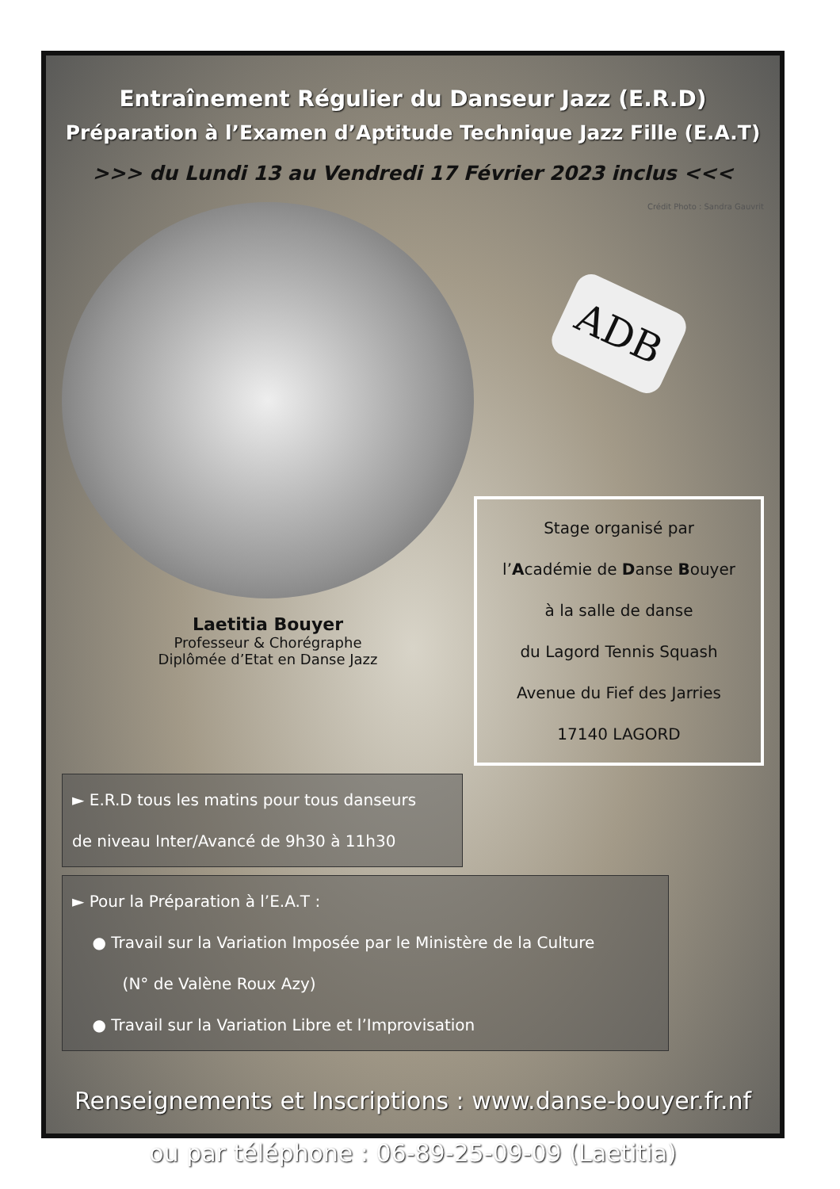Entraînement Régulier du Danseur Jazz (E.R.D)
Préparation à l’Examen d’Aptitude Technique Jazz Fille (E.A.T)
>>> du Lundi 13 au Vendredi 17 Février 2023 inclus <<<
Laetitia Bouyer
Professeur & Chorégraphe
Diplômée d’Etat en Danse Jazz
Crédit Photo : Sandra Gauvrit
ADB
Stage organisé par
l’Académie de Danse Bouyer
à la salle de danse
du Lagord Tennis Squash
Avenue du Fief des Jarries
17140 LAGORD
► E.R.D tous les matins pour tous danseurs
de niveau Inter/Avancé de 9h30 à 11h30
► Pour la Préparation à l’E.A.T :
● Travail sur la Variation Imposée par le Ministère de la Culture
(N° de Valène Roux Azy)
● Travail sur la Variation Libre et l’Improvisation
Renseignements et Inscriptions : www.danse-bouyer.fr.nf
ou par téléphone : 06-89-25-09-09 (Laetitia)